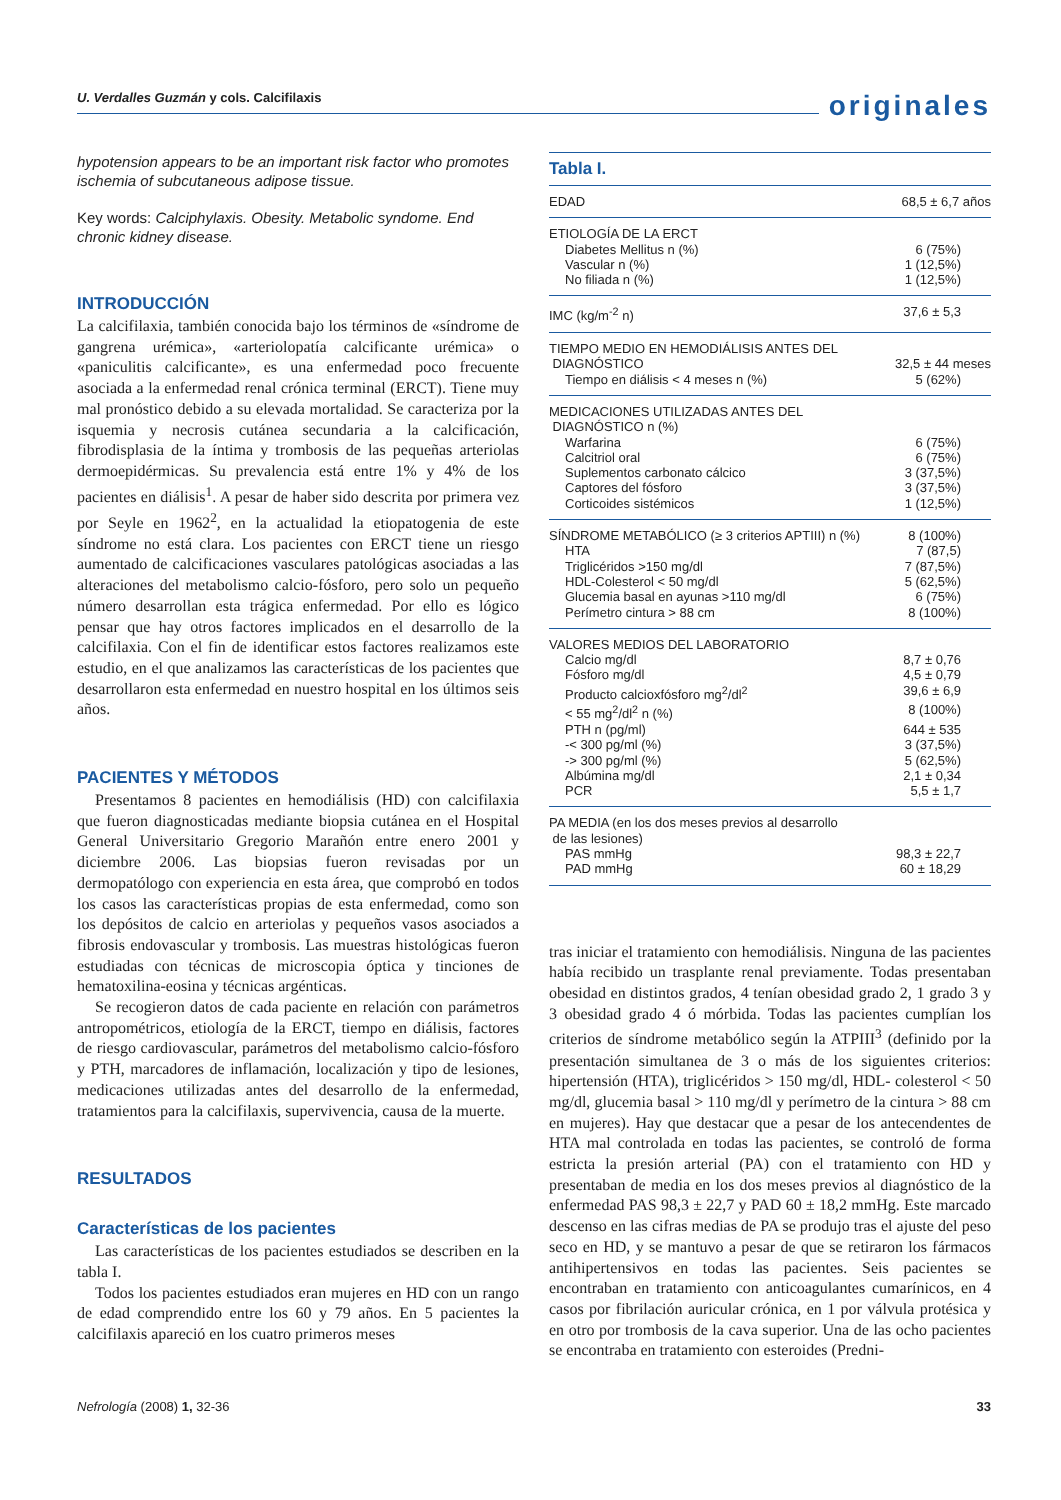U. Verdalles Guzmán y cols. Calcifilaxis
originales
hypotension appears to be an important risk factor who promotes ischemia of subcutaneous adipose tissue.
Key words: Calciphylaxis. Obesity. Metabolic syndome. End chronic kidney disease.
INTRODUCCIÓN
La calcifilaxia, también conocida bajo los términos de «síndrome de gangrena urémica», «arteriolopatía calcificante urémica» o «paniculitis calcificante», es una enfermedad poco frecuente asociada a la enfermedad renal crónica terminal (ERCT). Tiene muy mal pronóstico debido a su elevada mortalidad. Se caracteriza por la isquemia y necrosis cutánea secundaria a la calcificación, fibrodisplasia de la íntima y trombosis de las pequeñas arteriolas dermoepidérmicas. Su prevalencia está entre 1% y 4% de los pacientes en diálisis<sup>1</sup>. A pesar de haber sido descrita por primera vez por Seyle en 1962<sup>2</sup>, en la actualidad la etiopatogenia de este síndrome no está clara. Los pacientes con ERCT tiene un riesgo aumentado de calcificaciones vasculares patológicas asociadas a las alteraciones del metabolismo calcio-fósforo, pero solo un pequeño número desarrollan esta trágica enfermedad. Por ello es lógico pensar que hay otros factores implicados en el desarrollo de la calcifilaxia. Con el fin de identificar estos factores realizamos este estudio, en el que analizamos las características de los pacientes que desarrollaron esta enfermedad en nuestro hospital en los últimos seis años.
PACIENTES Y MÉTODOS
Presentamos 8 pacientes en hemodiálisis (HD) con calcifilaxia que fueron diagnosticadas mediante biopsia cutánea en el Hospital General Universitario Gregorio Marañón entre enero 2001 y diciembre 2006. Las biopsias fueron revisadas por un dermopatólogo con experiencia en esta área, que comprobó en todos los casos las características propias de esta enfermedad, como son los depósitos de calcio en arteriolas y pequeños vasos asociados a fibrosis endovascular y trombosis. Las muestras histológicas fueron estudiadas con técnicas de microscopia óptica y tinciones de hematoxilina-eosina y técnicas argénticas.
Se recogieron datos de cada paciente en relación con parámetros antropométricos, etiología de la ERCT, tiempo en diálisis, factores de riesgo cardiovascular, parámetros del metabolismo calcio-fósforo y PTH, marcadores de inflamación, localización y tipo de lesiones, medicaciones utilizadas antes del desarrollo de la enfermedad, tratamientos para la calcifilaxis, supervivencia, causa de la muerte.
RESULTADOS
Características de los pacientes
Las características de los pacientes estudiados se describen en la tabla I.
Todos los pacientes estudiados eran mujeres en HD con un rango de edad comprendido entre los 60 y 79 años. En 5 pacientes la calcifilaxis apareció en los cuatro primeros meses
Tabla I.
| EDAD | 68,5 ± 6,7 años |
| ETIOLOGÍA DE LA ERCT | |
| Diabetes Mellitus n (%) | 6 (75%) |
| Vascular n (%) | 1 (12,5%) |
| No filiada n (%) | 1 (12,5%) |
| IMC (kg/m<sup>-2</sup> n) | 37,6 ± 5,3 |
| TIEMPO MEDIO EN HEMODIÁLISIS ANTES DEL DIAGNÓSTICO | 32,5 ± 44 meses |
| Tiempo en diálisis < 4 meses n (%) | 5 (62%) |
| MEDICACIONES UTILIZADAS ANTES DEL DIAGNÓSTICO n (%) | |
| Warfarina | 6 (75%) |
| Calcitriol oral | 6 (75%) |
| Suplementos carbonato cálcico | 3 (37,5%) |
| Captores del fósforo | 3 (37,5%) |
| Corticoides sistémicos | 1 (12,5%) |
| SÍNDROME METABÓLICO (≥ 3 criterios APTIII) n (%) | 8 (100%) |
| HTA | 7 (87,5) |
| Triglicéridos >150 mg/dl | 7 (87,5%) |
| HDL-Colesterol < 50 mg/dl | 5 (62,5%) |
| Glucemia basal en ayunas >110 mg/dl | 6 (75%) |
| Perímetro cintura > 88 cm | 8 (100%) |
| VALORES MEDIOS DEL LABORATORIO | |
| Calcio mg/dl | 8,7 ± 0,76 |
| Fósforo mg/dl | 4,5 ± 0,79 |
| Producto calcioxfósforo mg<sup>2</sup>/dl<sup>2</sup> | 39,6 ± 6,9 |
| < 55 mg<sup>2</sup>/dl<sup>2</sup> n (%) | 8 (100%) |
| PTH n (pg/ml) | 644 ± 535 |
| -< 300 pg/ml (%) | 3 (37,5%) |
| -> 300 pg/ml (%) | 5 (62,5%) |
| Albúmina mg/dl | 2,1 ± 0,34 |
| PCR | 5,5 ± 1,7 |
| PA MEDIA (en los dos meses previos al desarrollo de las lesiones) | |
| PAS mmHg | 98,3 ± 22,7 |
| PAD mmHg | 60 ± 18,29 |
tras iniciar el tratamiento con hemodiálisis. Ninguna de las pacientes había recibido un trasplante renal previamente. Todas presentaban obesidad en distintos grados, 4 tenían obesidad grado 2, 1 grado 3 y 3 obesidad grado 4 ó mórbida. Todas las pacientes cumplían los criterios de síndrome metabólico según la ATPIII<sup>3</sup> (definido por la presentación simultanea de 3 o más de los siguientes criterios: hipertensión (HTA), triglicéridos > 150 mg/dl, HDL- colesterol < 50 mg/dl, glucemia basal > 110 mg/dl y perímetro de la cintura > 88 cm en mujeres). Hay que destacar que a pesar de los antecendentes de HTA mal controlada en todas las pacientes, se controló de forma estricta la presión arterial (PA) con el tratamiento con HD y presentaban de media en los dos meses previos al diagnóstico de la enfermedad PAS 98,3 ± 22,7 y PAD 60 ± 18,2 mmHg. Este marcado descenso en las cifras medias de PA se produjo tras el ajuste del peso seco en HD, y se mantuvo a pesar de que se retiraron los fármacos antihipertensivos en todas las pacientes. Seis pacientes se encontraban en tratamiento con anticoagulantes cumarínicos, en 4 casos por fibrilación auricular crónica, en 1 por válvula protésica y en otro por trombosis de la cava superior. Una de las ocho pacientes se encontraba en tratamiento con esteroides (Predni-
Nefrología (2008) 1, 32-36 33